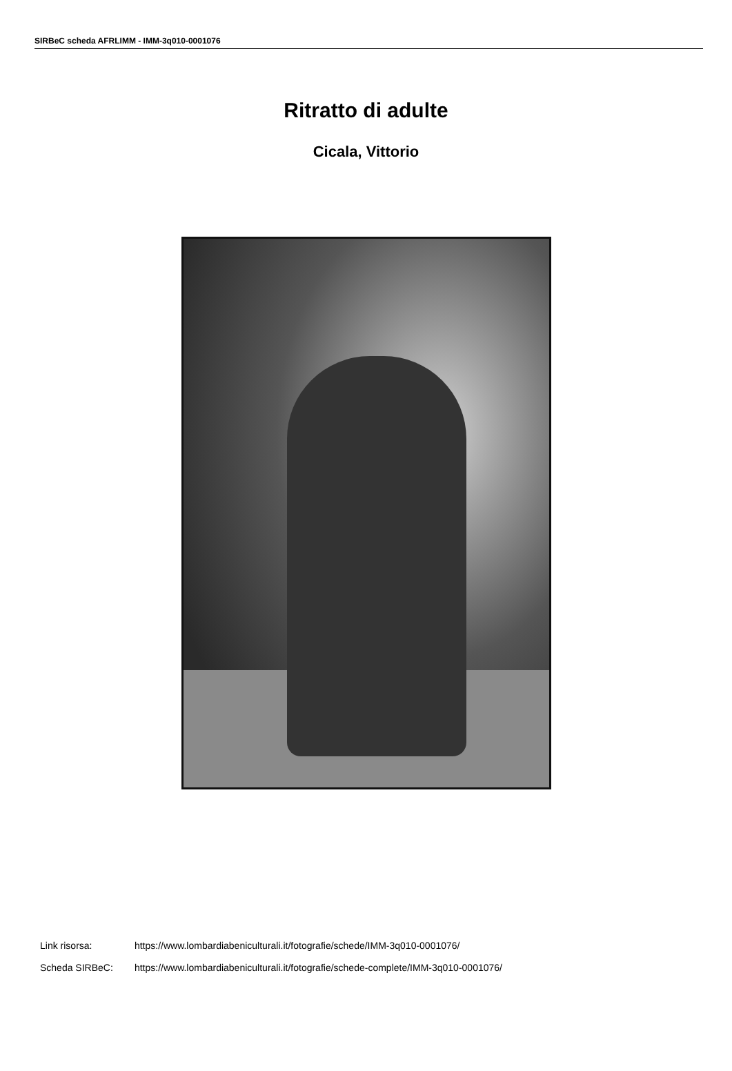SIRBeC scheda AFRLIMM - IMM-3q010-0001076
Ritratto di adulte
Cicala, Vittorio
Link risorsa: https://www.lombardiabeniculturali.it/fotografie/schede/IMM-3q010-0001076/
Scheda SIRBeC: https://www.lombardiabeniculturali.it/fotografie/schede-complete/IMM-3q010-0001076/